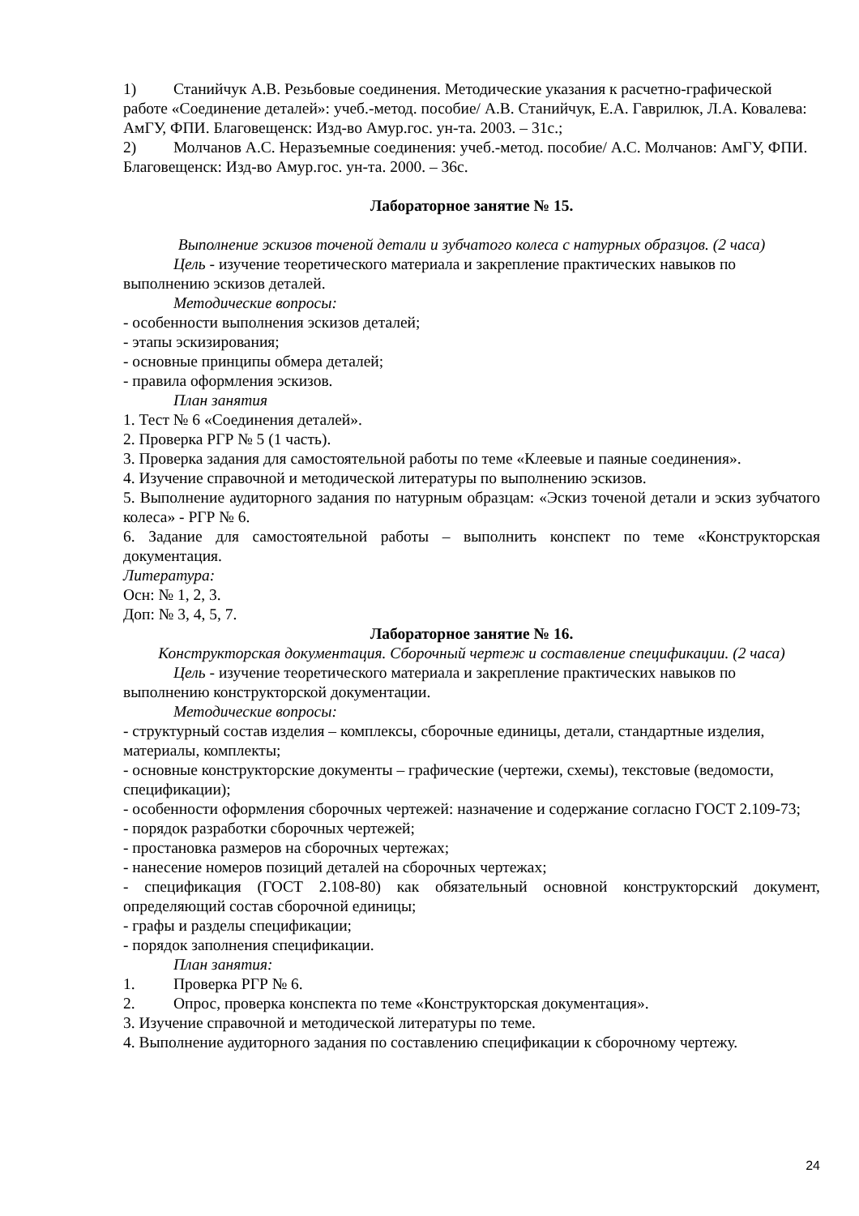1) Станийчук А.В. Резьбовые соединения. Методические указания к расчетно-графической работе «Соединение деталей»: учеб.-метод. пособие/ А.В. Станийчук, Е.А. Гаврилюк, Л.А. Ковалева: АмГУ, ФПИ. Благовещенск: Изд-во Амур.гос. ун-та. 2003. – 31с.;
2) Молчанов А.С. Неразъемные соединения: учеб.-метод. пособие/ А.С. Молчанов: АмГУ, ФПИ. Благовещенск: Изд-во Амур.гос. ун-та. 2000. – 36с.
Лабораторное занятие № 15.
Выполнение эскизов точеной детали и зубчатого колеса с натурных образцов. (2 часа)
Цель - изучение теоретического материала и закрепление практических навыков по
выполнению эскизов деталей.
Методические вопросы:
- особенности выполнения эскизов деталей;
- этапы эскизирования;
- основные принципы обмера деталей;
- правила оформления эскизов.
План занятия
1. Тест № 6 «Соединения деталей».
2. Проверка РГР № 5 (1 часть).
3. Проверка задания для самостоятельной работы по теме «Клеевые и паяные соединения».
4. Изучение справочной и методической литературы по выполнению эскизов.
5. Выполнение аудиторного задания по натурным образцам: «Эскиз точеной детали и эскиз зубчатого колеса» - РГР № 6.
6. Задание для самостоятельной работы – выполнить конспект по теме «Конструкторская документация.
Литература:
Осн: № 1, 2, 3.
Доп: № 3, 4, 5, 7.
Лабораторное занятие № 16.
Конструкторская документация. Сборочный чертеж и составление спецификации. (2 часа)
Цель - изучение теоретического материала и закрепление практических навыков по
выполнению конструкторской документации.
Методические вопросы:
- структурный состав изделия – комплексы, сборочные единицы, детали, стандартные изделия, материалы, комплекты;
- основные конструкторские документы – графические (чертежи, схемы), текстовые (ведомости, спецификации);
- особенности оформления сборочных чертежей: назначение и содержание согласно ГОСТ 2.109-73;
- порядок разработки сборочных чертежей;
- простановка размеров на сборочных чертежах;
- нанесение номеров позиций деталей на сборочных чертежах;
- спецификация (ГОСТ 2.108-80) как обязательный основной конструкторский документ, определяющий состав сборочной единицы;
- графы и разделы спецификации;
- порядок заполнения спецификации.
План занятия:
1. Проверка РГР № 6.
2. Опрос, проверка конспекта по теме «Конструкторская документация».
3. Изучение справочной и методической литературы по теме.
4. Выполнение аудиторного задания по составлению спецификации к сборочному чертежу.
24